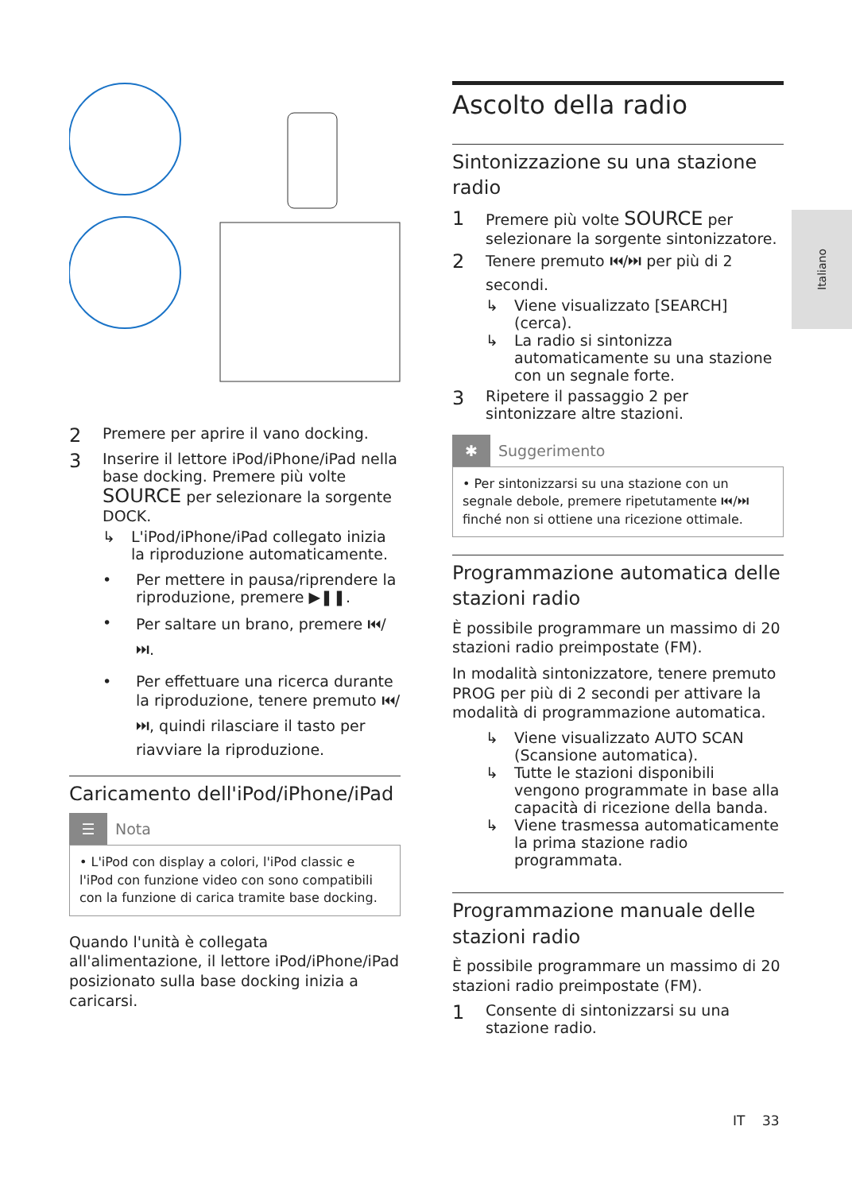2 Premere per aprire il vano docking.
3
Inserire il lettore iPod/iPhone/iPad nella base docking. Premere più volte SOURCE per selezionare la sorgente DOCK.
↳ L'iPod/iPhone/iPad collegato inizia la riproduzione automaticamente.
• Per mettere in pausa/riprendere la riproduzione, premere ▶❚❚.
• Per saltare un brano, premere ⏮/⏭.
• Per effettuare una ricerca durante la riproduzione, tenere premuto ⏮/⏭, quindi rilasciare il tasto per riavviare la riproduzione.
Caricamento dell'iPod/iPhone/iPad
☰
Nota
• L'iPod con display a colori, l'iPod classic e l'iPod con funzione video con sono compatibili con la funzione di carica tramite base docking.
Quando l'unità è collegata all'alimentazione, il lettore iPod/iPhone/iPad posizionato sulla base docking inizia a caricarsi.
Ascolto della radio
Sintonizzazione su una stazione radio
1
Premere più volte SOURCE per selezionare la sorgente sintonizzatore.
2
Tenere premuto ⏮/⏭ per più di 2 secondi.
↳ Viene visualizzato [SEARCH] (cerca).
↳ La radio si sintonizza automaticamente su una stazione con un segnale forte.
3
Ripetere il passaggio 2 per sintonizzare altre stazioni.
✱
Suggerimento
• Per sintonizzarsi su una stazione con un segnale debole, premere ripetutamente ⏮/⏭ finché non si ottiene una ricezione ottimale.
Programmazione automatica delle stazioni radio
È possibile programmare un massimo di 20 stazioni radio preimpostate (FM).
In modalità sintonizzatore, tenere premuto PROG per più di 2 secondi per attivare la modalità di programmazione automatica.
↳ Viene visualizzato AUTO SCAN (Scansione automatica).
↳ Tutte le stazioni disponibili vengono programmate in base alla capacità di ricezione della banda.
↳ Viene trasmessa automaticamente la prima stazione radio programmata.
Programmazione manuale delle stazioni radio
È possibile programmare un massimo di 20 stazioni radio preimpostate (FM).
1
Consente di sintonizzarsi su una stazione radio.
Italiano
IT 33